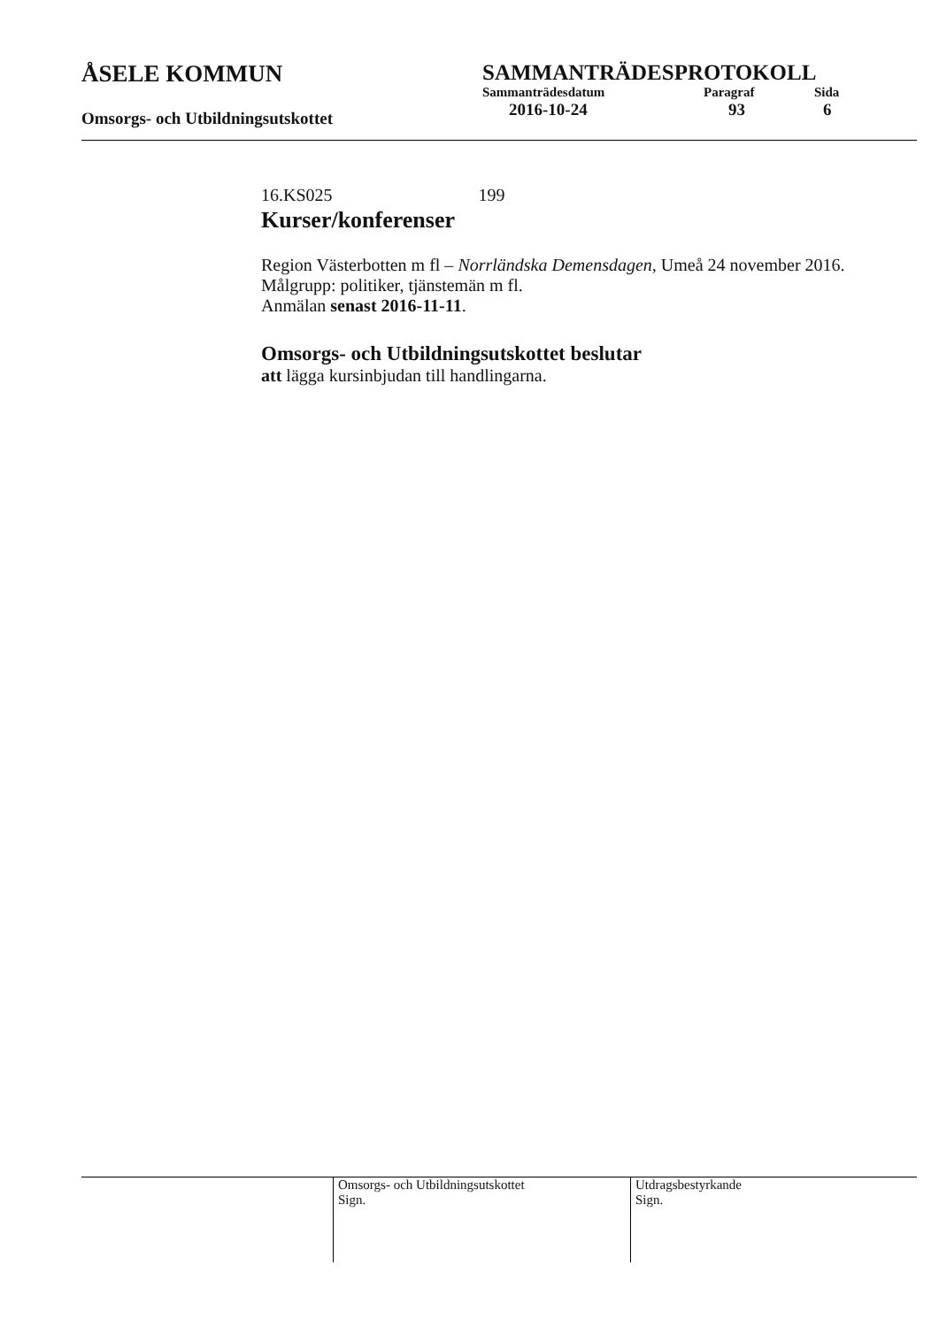ÅSELE KOMMUN
Omsorgs- och Utbildningsutskottet
SAMMANTRÄDESPROTOKOLL
| Sammanträdesdatum | Paragraf | Sida |
| 2016-10-24 | 93 | 6 |
16.KS025 199
Kurser/konferenser
Region Västerbotten m fl – Norrländska Demensdagen, Umeå 24 november 2016.
Målgrupp: politiker, tjänstemän m fl.
Anmälan senast 2016-11-11.
Omsorgs- och Utbildningsutskottet beslutar
att lägga kursinbjudan till handlingarna.
Omsorgs- och Utbildningsutskottet
Sign.
Utdragsbestyrkande
Sign.